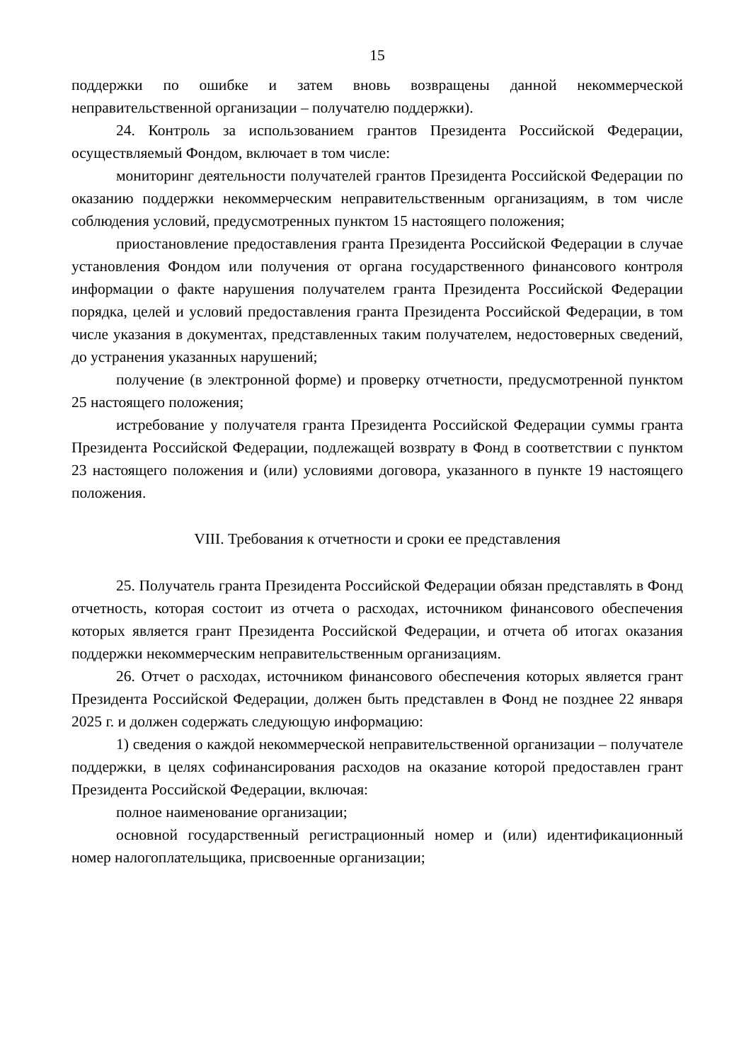15
поддержки по ошибке и затем вновь возвращены данной некоммерческой неправительственной организации – получателю поддержки).
24. Контроль за использованием грантов Президента Российской Федерации, осуществляемый Фондом, включает в том числе:
мониторинг деятельности получателей грантов Президента Российской Федерации по оказанию поддержки некоммерческим неправительственным организациям, в том числе соблюдения условий, предусмотренных пунктом 15 настоящего положения;
приостановление предоставления гранта Президента Российской Федерации в случае установления Фондом или получения от органа государственного финансового контроля информации о факте нарушения получателем гранта Президента Российской Федерации порядка, целей и условий предоставления гранта Президента Российской Федерации, в том числе указания в документах, представленных таким получателем, недостоверных сведений, до устранения указанных нарушений;
получение (в электронной форме) и проверку отчетности, предусмотренной пунктом 25 настоящего положения;
истребование у получателя гранта Президента Российской Федерации суммы гранта Президента Российской Федерации, подлежащей возврату в Фонд в соответствии с пунктом 23 настоящего положения и (или) условиями договора, указанного в пункте 19 настоящего положения.
VIII. Требования к отчетности и сроки ее представления
25. Получатель гранта Президента Российской Федерации обязан представлять в Фонд отчетность, которая состоит из отчета о расходах, источником финансового обеспечения которых является грант Президента Российской Федерации, и отчета об итогах оказания поддержки некоммерческим неправительственным организациям.
26. Отчет о расходах, источником финансового обеспечения которых является грант Президента Российской Федерации, должен быть представлен в Фонд не позднее 22 января 2025 г. и должен содержать следующую информацию:
1) сведения о каждой некоммерческой неправительственной организации – получателе поддержки, в целях софинансирования расходов на оказание которой предоставлен грант Президента Российской Федерации, включая:
полное наименование организации;
основной государственный регистрационный номер и (или) идентификационный номер налогоплательщика, присвоенные организации;